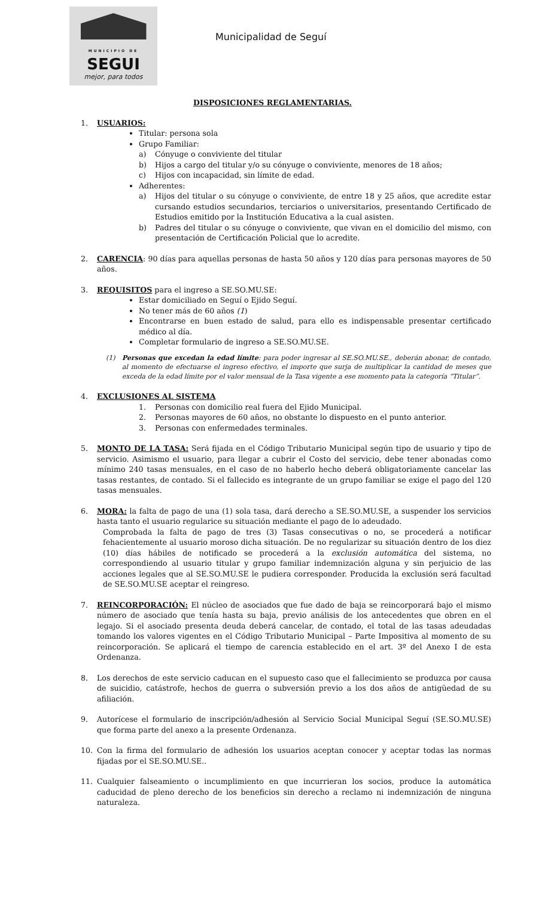MUNICIPIO DE
SEGUI
mejor, para todos
Municipalidad de Seguí
DISPOSICIONES REGLAMENTARIAS.
1. USUARIOS:
Titular: persona sola
Grupo Familiar:
a) Cónyuge o conviviente del titular
b) Hijos a cargo del titular y/o su cónyuge o conviviente, menores de 18 años;
c) Hijos con incapacidad, sin límite de edad.
Adherentes:
a) Hijos del titular o su cónyuge o conviviente, de entre 18 y 25 años, que acredite estar cursando estudios secundarios, terciarios o universitarios, presentando Certificado de Estudios emitido por la Institución Educativa a la cual asisten.
b) Padres del titular o su cónyuge o conviviente, que vivan en el domicilio del mismo, con presentación de Certificación Policial que lo acredite.
2. CARENCIA: 90 días para aquellas personas de hasta 50 años y 120 días para personas mayores de 50 años.
3. REQUISITOS para el ingreso a SE.SO.MU.SE:
Estar domiciliado en Seguí o Ejido Seguí.
No tener más de 60 años (1)
Encontrarse en buen estado de salud, para ello es indispensable presentar certificado médico al día.
Completar formulario de ingreso a SE.SO.MU.SE.
(1) Personas que excedan la edad límite: para poder ingresar al SE.SO.MU.SE., deberán abonar, de contado, al momento de efectuarse el ingreso efectivo, el importe que surja de multiplicar la cantidad de meses que exceda de la edad límite por el valor mensual de la Tasa vigente a ese momento pata la categoría “Titular”.
4. EXCLUSIONES AL SISTEMA
1. Personas con domicilio real fuera del Ejido Municipal.
2. Personas mayores de 60 años, no obstante lo dispuesto en el punto anterior.
3. Personas con enfermedades terminales.
5. MONTO DE LA TASA: Será fijada en el Código Tributario Municipal según tipo de usuario y tipo de servicio. Asimismo el usuario, para llegar a cubrir el Costo del servicio, debe tener abonadas como mínimo 240 tasas mensuales, en el caso de no haberlo hecho deberá obligatoriamente cancelar las tasas restantes, de contado. Si el fallecido es integrante de un grupo familiar se exige el pago del 120 tasas mensuales.
6. MORA: la falta de pago de una (1) sola tasa, dará derecho a SE.SO.MU.SE, a suspender los servicios hasta tanto el usuario regularice su situación mediante el pago de lo adeudado.
Comprobada la falta de pago de tres (3) Tasas consecutivas o no, se procederá a notificar fehacientemente al usuario moroso dicha situación. De no regularizar su situación dentro de los diez (10) días hábiles de notificado se procederá a la exclusión automática del sistema, no correspondiendo al usuario titular y grupo familiar indemnización alguna y sin perjuicio de las acciones legales que al SE.SO.MU.SE le pudiera corresponder. Producida la exclusión será facultad de SE.SO.MU.SE aceptar el reingreso.
7. REINCORPORACIÓN: El núcleo de asociados que fue dado de baja se reincorporará bajo el mismo número de asociado que tenía hasta su baja, previo análisis de los antecedentes que obren en el legajo. Si el asociado presenta deuda deberá cancelar, de contado, el total de las tasas adeudadas tomando los valores vigentes en el Código Tributario Municipal – Parte Impositiva al momento de su reincorporación. Se aplicará el tiempo de carencia establecido en el art. 3º del Anexo I de esta Ordenanza.
8. Los derechos de este servicio caducan en el supuesto caso que el fallecimiento se produzca por causa de suicidio, catástrofe, hechos de guerra o subversión previo a los dos años de antigüedad de su afiliación.
9. Autorícese el formulario de inscripción/adhesión al Servicio Social Municipal Seguí (SE.SO.MU.SE) que forma parte del anexo a la presente Ordenanza.
10. Con la firma del formulario de adhesión los usuarios aceptan conocer y aceptar todas las normas fijadas por el SE.SO.MU.SE..
11. Cualquier falseamiento o incumplimiento en que incurrieran los socios, produce la automática caducidad de pleno derecho de los beneficios sin derecho a reclamo ni indemnización de ninguna naturaleza.